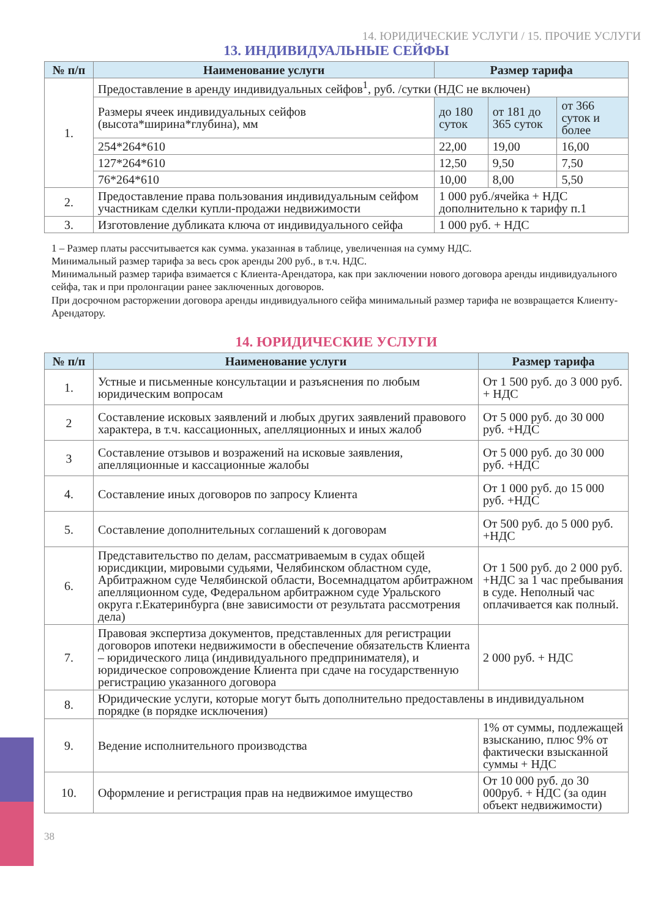14. ЮРИДИЧЕСКИЕ УСЛУГИ / 15. ПРОЧИЕ УСЛУГИ
13. ИНДИВИДУАЛЬНЫЕ СЕЙФЫ
| № п/п | Наименование услуги | Размер тарифа | | |
| --- | --- | --- | --- | --- |
| 1. | Предоставление в аренду индивидуальных сейфов<sup>1</sup>, руб. /сутки (НДС не включен) | | | |
| | Размеры ячеек индивидуальных сейфов (высота*ширина*глубина), мм | до 180 суток | от 181 до 365 суток | от 366 суток и более |
| | 254*264*610 | 22,00 | 19,00 | 16,00 |
| | 127*264*610 | 12,50 | 9,50 | 7,50 |
| | 76*264*610 | 10,00 | 8,00 | 5,50 |
| 2. | Предоставление права пользования индивидуальным сейфом участникам сделки купли-продажи недвижимости | 1 000 руб./ячейка + НДС дополнительно к тарифу п.1 | | |
| 3. | Изготовление дубликата ключа от индивидуального сейфа | 1 000 руб. + НДС | | |
1 – Размер платы рассчитывается как сумма. указанная в таблице, увеличенная на сумму НДС.
Минимальный размер тарифа за весь срок аренды 200 руб., в т.ч. НДС.
Минимальный размер тарифа взимается с Клиента-Арендатора, как при заключении нового договора аренды индивидуального сейфа, так и при пролонгации ранее заключенных договоров.
При досрочном расторжении договора аренды индивидуального сейфа минимальный размер тарифа не возвращается Клиенту-Арендатору.
14. ЮРИДИЧЕСКИЕ УСЛУГИ
| № п/п | Наименование услуги | Размер тарифа |
| --- | --- | --- |
| 1. | Устные и письменные консультации и разъяснения по любым юридическим вопросам | От 1 500 руб. до 3 000 руб. + НДС |
| 2 | Составление исковых заявлений и любых других заявлений правового характера, в т.ч. кассационных, апелляционных и иных жалоб | От 5 000 руб. до 30 000 руб. +НДС |
| 3 | Составление отзывов и возражений на исковые заявления, апелляционные и кассационные жалобы | От 5 000 руб. до 30 000 руб. +НДС |
| 4. | Составление иных договоров по запросу Клиента | От 1 000 руб. до 15 000 руб. +НДС |
| 5. | Составление дополнительных соглашений к договорам | От 500 руб. до 5 000 руб. +НДС |
| 6. | Представительство по делам, рассматриваемым в судах общей юрисдикции, мировыми судьями, Челябинском областном суде, Арбитражном суде Челябинской области, Восемнадцатом арбитражном апелляционном суде, Федеральном арбитражном суде Уральского округа г.Екатеринбурга (вне зависимости от результата рассмотрения дела) | От 1 500 руб. до 2 000 руб. +НДС за 1 час пребывания в суде. Неполный час оплачивается как полный. |
| 7. | Правовая экспертиза документов, представленных для регистрации договоров ипотеки недвижимости в обеспечение обязательств Клиента – юридического лица (индивидуального предпринимателя), и юридическое сопровождение Клиента при сдаче на государственную регистрацию указанного договора | 2 000 руб. + НДС |
| 8. | Юридические услуги, которые могут быть дополнительно предоставлены в индивидуальном порядке (в порядке исключения) | |
| 9. | Ведение исполнительного производства | 1% от суммы, подлежащей взысканию, плюс 9% от фактически взысканной суммы + НДС |
| 10. | Оформление и регистрация прав на недвижимое имущество | От 10 000 руб. до 30 000руб. + НДС (за один объект недвижимости) |
38